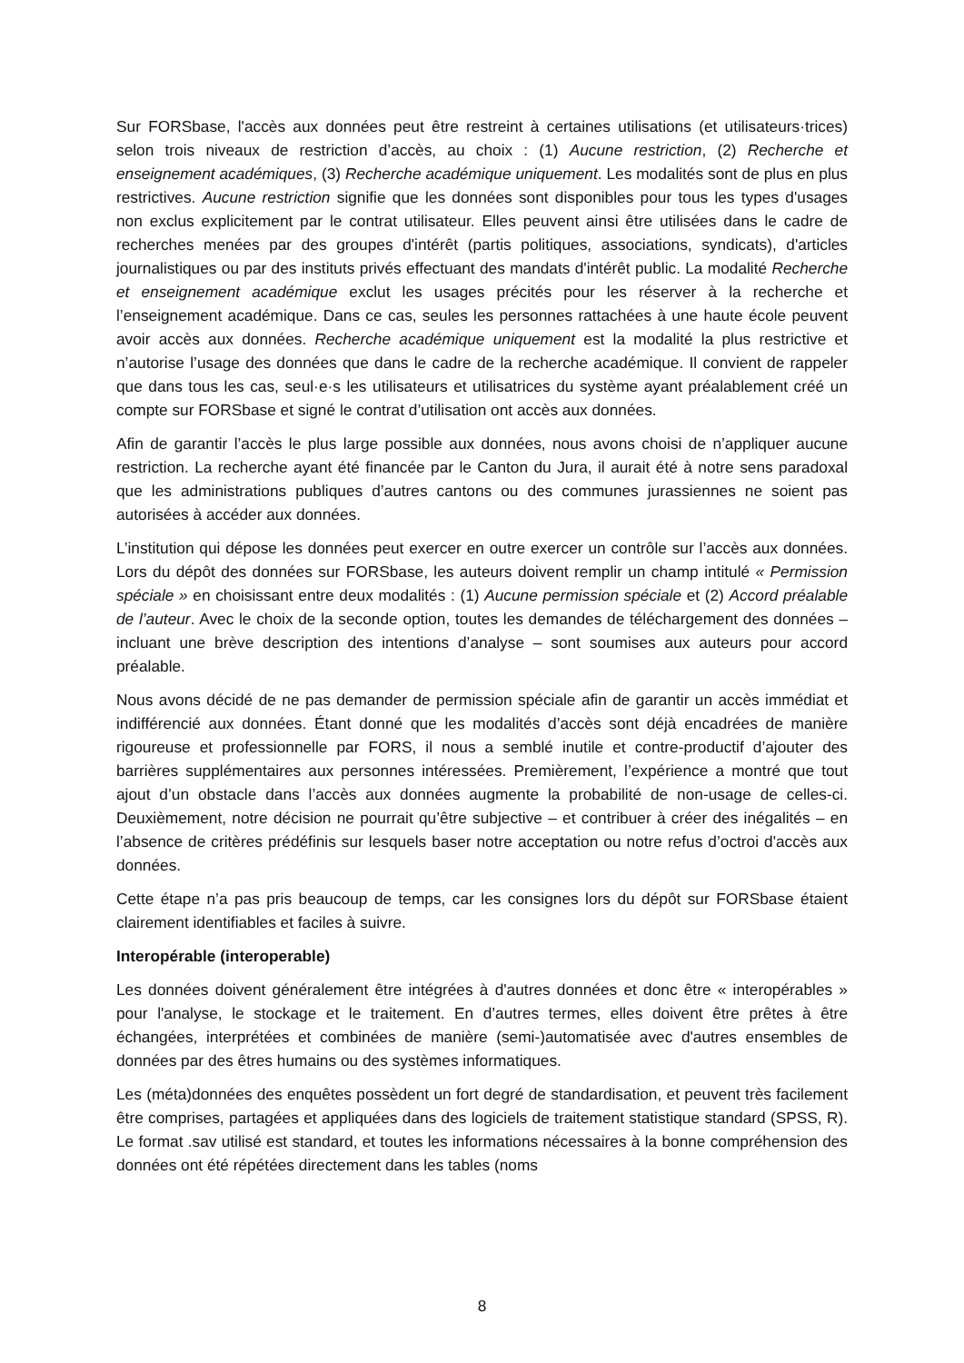Sur FORSbase, l'accès aux données peut être restreint à certaines utilisations (et utilisateurs·trices) selon trois niveaux de restriction d’accès, au choix : (1) Aucune restriction, (2) Recherche et enseignement académiques, (3) Recherche académique uniquement. Les modalités sont de plus en plus restrictives. Aucune restriction signifie que les données sont disponibles pour tous les types d'usages non exclus explicitement par le contrat utilisateur. Elles peuvent ainsi être utilisées dans le cadre de recherches menées par des groupes d'intérêt (partis politiques, associations, syndicats), d'articles journalistiques ou par des instituts privés effectuant des mandats d'intérêt public. La modalité Recherche et enseignement académique exclut les usages précités pour les réserver à la recherche et l’enseignement académique. Dans ce cas, seules les personnes rattachées à une haute école peuvent avoir accès aux données. Recherche académique uniquement est la modalité la plus restrictive et n’autorise l’usage des données que dans le cadre de la recherche académique. Il convient de rappeler que dans tous les cas, seul·e·s les utilisateurs et utilisatrices du système ayant préalablement créé un compte sur FORSbase et signé le contrat d’utilisation ont accès aux données.
Afin de garantir l’accès le plus large possible aux données, nous avons choisi de n’appliquer aucune restriction. La recherche ayant été financée par le Canton du Jura, il aurait été à notre sens paradoxal que les administrations publiques d’autres cantons ou des communes jurassiennes ne soient pas autorisées à accéder aux données.
L’institution qui dépose les données peut exercer en outre exercer un contrôle sur l’accès aux données. Lors du dépôt des données sur FORSbase, les auteurs doivent remplir un champ intitulé « Permission spéciale » en choisissant entre deux modalités : (1) Aucune permission spéciale et (2) Accord préalable de l’auteur. Avec le choix de la seconde option, toutes les demandes de téléchargement des données – incluant une brève description des intentions d’analyse – sont soumises aux auteurs pour accord préalable.
Nous avons décidé de ne pas demander de permission spéciale afin de garantir un accès immédiat et indifférencié aux données. Étant donné que les modalités d’accès sont déjà encadrées de manière rigoureuse et professionnelle par FORS, il nous a semblé inutile et contre-productif d’ajouter des barrières supplémentaires aux personnes intéressées. Premièrement, l’expérience a montré que tout ajout d’un obstacle dans l’accès aux données augmente la probabilité de non-usage de celles-ci. Deuxièmement, notre décision ne pourrait qu’être subjective – et contribuer à créer des inégalités – en l’absence de critères prédéfinis sur lesquels baser notre acceptation ou notre refus d’octroi d'accès aux données.
Cette étape n’a pas pris beaucoup de temps, car les consignes lors du dépôt sur FORSbase étaient clairement identifiables et faciles à suivre.
Interopérable (interoperable)
Les données doivent généralement être intégrées à d'autres données et donc être « interopérables » pour l'analyse, le stockage et le traitement. En d’autres termes, elles doivent être prêtes à être échangées, interprétées et combinées de manière (semi-)automatisée avec d'autres ensembles de données par des êtres humains ou des systèmes informatiques.
Les (méta)données des enquêtes possèdent un fort degré de standardisation, et peuvent très facilement être comprises, partagées et appliquées dans des logiciels de traitement statistique standard (SPSS, R). Le format .sav utilisé est standard, et toutes les informations nécessaires à la bonne compréhension des données ont été répétées directement dans les tables (noms
8